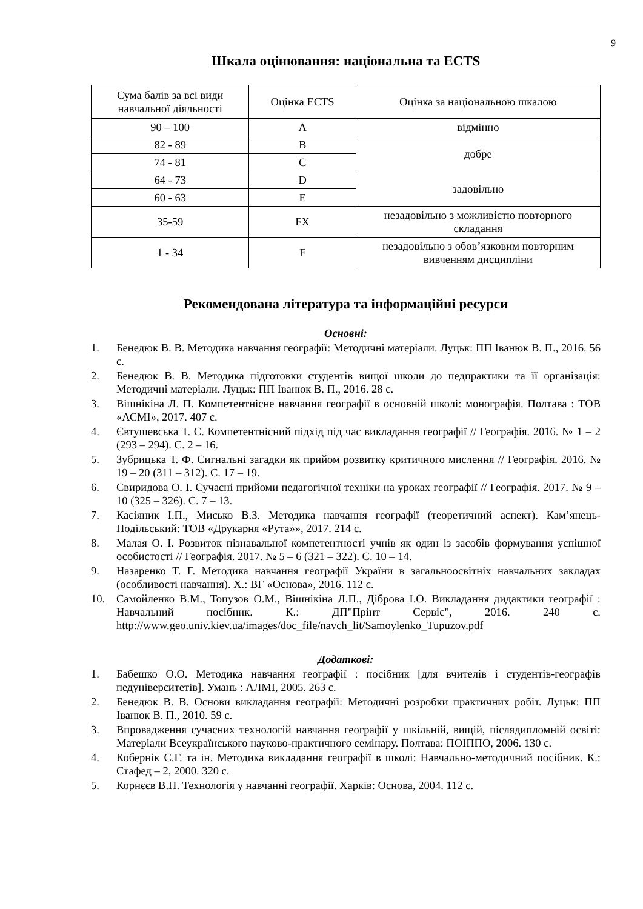9
Шкала оцінювання: національна та ECTS
| Сума балів за всі види навчальної діяльності | Оцінка ECTS | Оцінка за національною шкалою |
| 90 – 100 | A | відмінно |
| 82 - 89 | B | добре |
| 74 - 81 | C | |
| 64 - 73 | D | задовільно |
| 60 - 63 | E | |
| 35-59 | FX | незадовільно з можливістю повторного складання |
| 1 - 34 | F | незадовільно з обов’язковим повторним вивченням дисципліни |
Рекомендована література та інформаційні ресурси
Основні:
1. Бенедюк В. В. Методика навчання географії: Методичні матеріали. Луцьк: ПП Іванюк В. П., 2016. 56 с.
2. Бенедюк В. В. Методика підготовки студентів вищої школи до педпрактики та її організація: Методичні матеріали. Луцьк: ПП Іванюк В. П., 2016. 28 с.
3. Вішнікіна Л. П. Компетентнісне навчання географії в основній школі: монографія. Полтава : ТОВ «АСМІ», 2017. 407 с.
4. Євтушевська Т. С. Компетентнісний підхід під час викладання географії // Географія. 2016. № 1 – 2 (293 – 294). С. 2 – 16.
5. Зубрицька Т. Ф. Сигнальні загадки як прийом розвитку критичного мислення // Географія. 2016. № 19 – 20 (311 – 312). С. 17 – 19.
6. Свиридова О. І. Сучасні прийоми педагогічної техніки на уроках географії // Географія. 2017. № 9 – 10 (325 – 326). С. 7 – 13.
7. Касіяник І.П., Мисько В.З. Методика навчання географії (теоретичний аспект). Кам’янець-Подільський: ТОВ «Друкарня «Рута»», 2017. 214 с.
8. Малая О. І. Розвиток пізнавальної компетентності учнів як один із засобів формування успішної особистості // Географія. 2017. № 5 – 6 (321 – 322). С. 10 – 14.
9. Назаренко Т. Г. Методика навчання географії України в загальноосвітніх навчальних закладах (особливості навчання). Х.: ВГ «Основа», 2016. 112 с.
10. Самойленко В.М., Топузов О.М., Вішнікіна Л.П., Діброва І.О. Викладання дидактики географії : Навчальний посібник. К.: ДП"Прінт Сервіс", 2016. 240 с. http://www.geo.univ.kiev.ua/images/doc_file/navch_lit/Samoylenko_Tupuzov.pdf
Додаткові:
1. Бабешко О.О. Методика навчання географії : посібник [для вчителів і студентів-географів педуніверситетів]. Умань : АЛМІ, 2005. 263 с.
2. Бенедюк В. В. Основи викладання географії: Методичні розробки практичних робіт. Луцьк: ПП Іванюк В. П., 2010. 59 с.
3. Впровадження сучасних технологій навчання географії у шкільній, вищій, післядипломній освіті: Матеріали Всеукраїнського науково-практичного семінару. Полтава: ПОІППО, 2006. 130 с.
4. Кобернік С.Г. та ін. Методика викладання географії в школі: Навчально-методичний посібник. К.: Стафед – 2, 2000. 320 с.
5. Корнєєв В.П. Технологія у навчанні географії. Харків: Основа, 2004. 112 с.